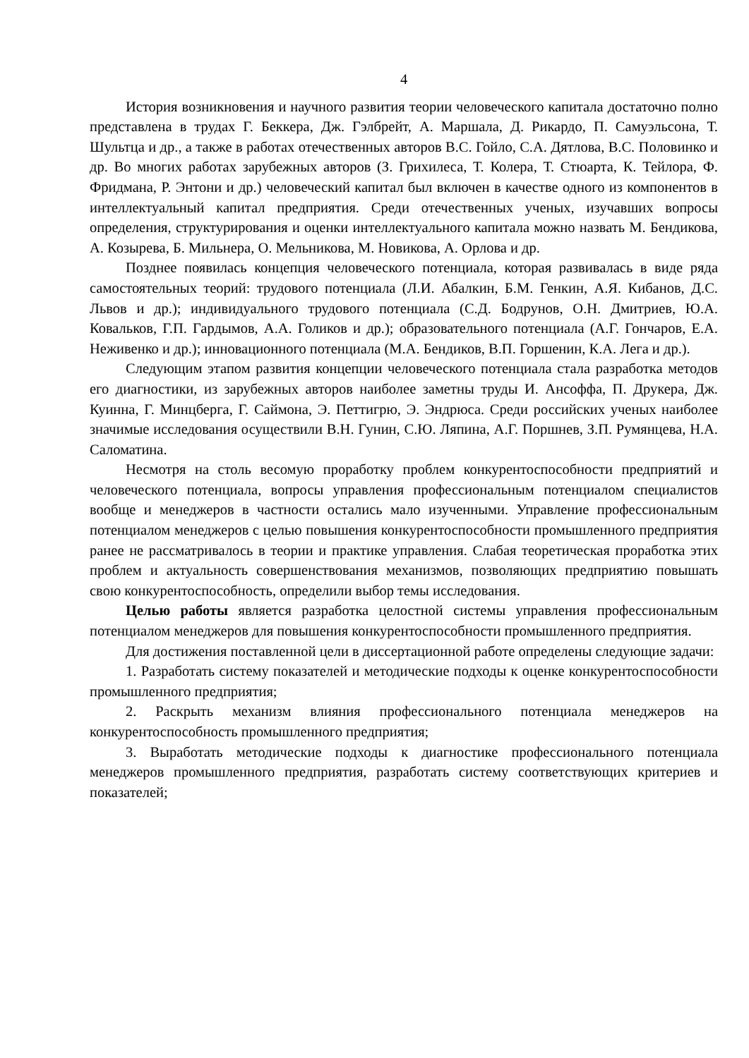4
История возникновения и научного развития теории человеческого капитала достаточно полно представлена в трудах Г. Беккера, Дж. Гэлбрейт, А. Маршала, Д. Рикардо, П. Самуэльсона, Т. Шультца и др., а также в работах отечественных авторов В.С. Гойло, С.А. Дятлова, В.С. Половинко и др. Во многих работах зарубежных авторов (З. Грихилеса, Т. Колера, Т. Стюарта, К. Тейлора, Ф. Фридмана, Р. Энтони и др.) человеческий капитал был включен в качестве одного из компонентов в интеллектуальный капитал предприятия. Среди отечественных ученых, изучавших вопросы определения, структурирования и оценки интеллектуального капитала можно назвать М. Бендикова, А. Козырева, Б. Мильнера, О. Мельникова, М. Новикова, А. Орлова и др.
Позднее появилась концепция человеческого потенциала, которая развивалась в виде ряда самостоятельных теорий: трудового потенциала (Л.И. Абалкин, Б.М. Генкин, А.Я. Кибанов, Д.С. Львов и др.); индивидуального трудового потенциала (С.Д. Бодрунов, О.Н. Дмитриев, Ю.А. Ковальков, Г.П. Гардымов, А.А. Голиков и др.); образовательного потенциала (А.Г. Гончаров, Е.А. Неживенко и др.); инновационного потенциала (М.А. Бендиков, В.П. Горшенин, К.А. Лега и др.).
Следующим этапом развития концепции человеческого потенциала стала разработка методов его диагностики, из зарубежных авторов наиболее заметны труды И. Ансоффа, П. Друкера, Дж. Куинна, Г. Минцберга, Г. Саймона, Э. Петтигрю, Э. Эндрюса. Среди российских ученых наиболее значимые исследования осуществили В.Н. Гунин, С.Ю. Ляпина, А.Г. Поршнев, З.П. Румянцева, Н.А. Саломатина.
Несмотря на столь весомую проработку проблем конкурентоспособности предприятий и человеческого потенциала, вопросы управления профессиональным потенциалом специалистов вообще и менеджеров в частности остались мало изученными. Управление профессиональным потенциалом менеджеров с целью повышения конкурентоспособности промышленного предприятия ранее не рассматривалось в теории и практике управления. Слабая теоретическая проработка этих проблем и актуальность совершенствования механизмов, позволяющих предприятию повышать свою конкурентоспособность, определили выбор темы исследования.
Целью работы является разработка целостной системы управления профессиональным потенциалом менеджеров для повышения конкурентоспособности промышленного предприятия.
Для достижения поставленной цели в диссертационной работе определены следующие задачи:
1. Разработать систему показателей и методические подходы к оценке конкурентоспособности промышленного предприятия;
2. Раскрыть механизм влияния профессионального потенциала менеджеров на конкурентоспособность промышленного предприятия;
3. Выработать методические подходы к диагностике профессионального потенциала менеджеров промышленного предприятия, разработать систему соответствующих критериев и показателей;